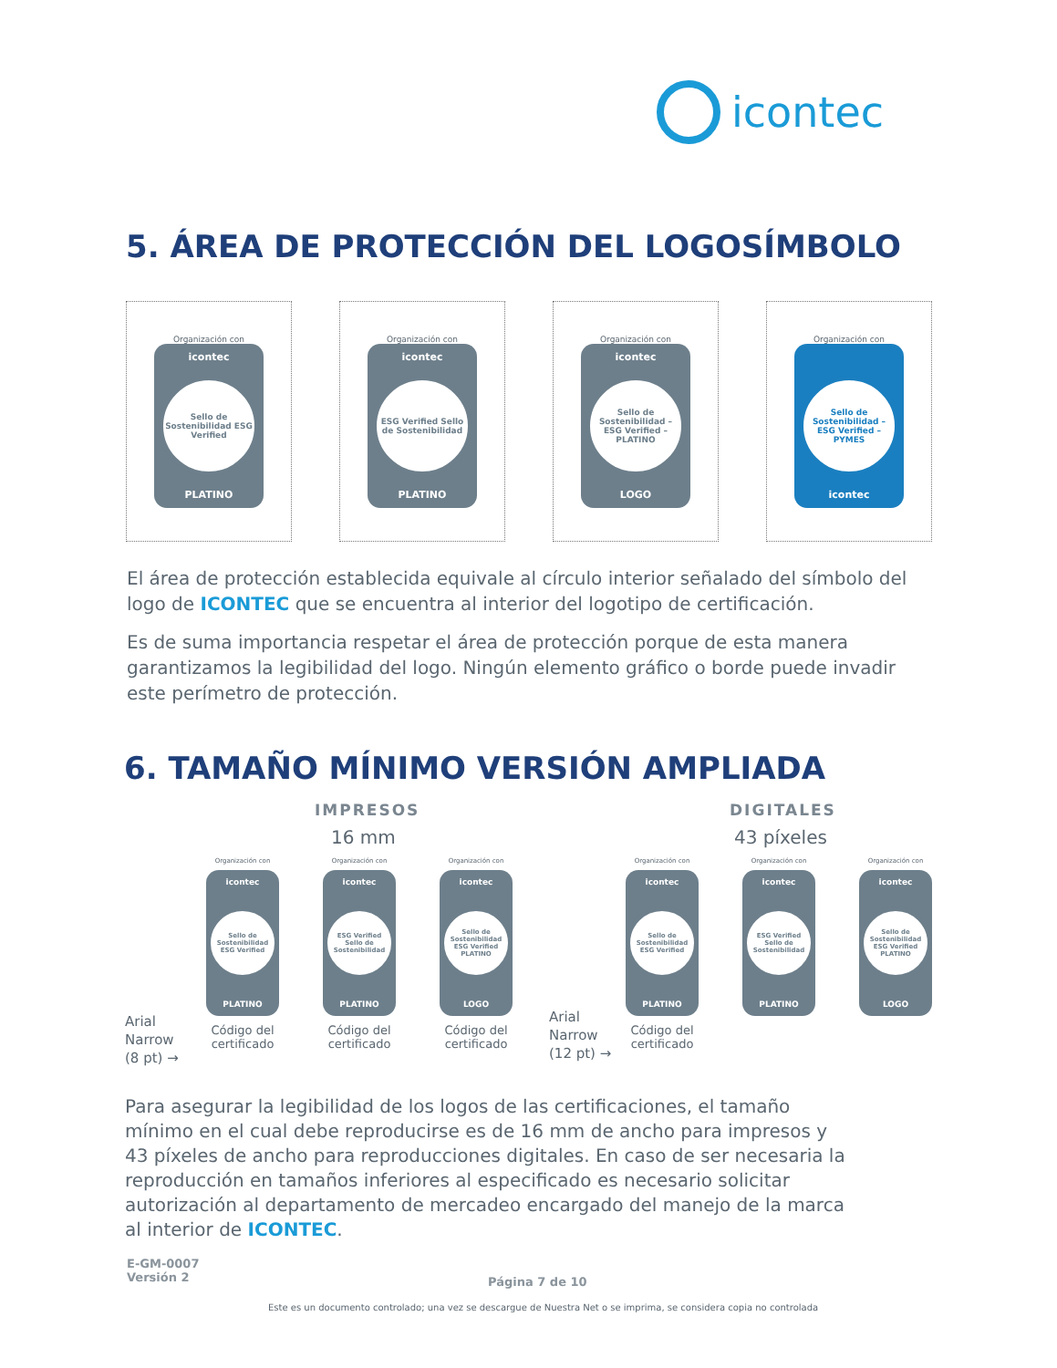icontec
5. ÁREA DE PROTECCIÓN DEL LOGOSÍMBOLO
Organización con
icontec
Sello de Sostenibilidad ESG Verified
PLATINO
Organización con
icontec
ESG Verified Sello de Sostenibilidad
PLATINO
Organización con
icontec
Sello de Sostenibilidad – ESG Verified – PLATINO
LOGO
Organización con
Sello de Sostenibilidad – ESG Verified – PYMES
icontec
El área de protección establecida equivale al círculo interior señalado del símbolo del logo de ICONTEC que se encuentra al interior del logotipo de certificación.
Es de suma importancia respetar el área de protección porque de esta manera garantizamos la legibilidad del logo. Ningún elemento gráfico o borde puede invadir este perímetro de protección.
6. TAMAÑO MÍNIMO VERSIÓN AMPLIADA
IMPRESOS
16 mm
DIGITALES
43 píxeles
Arial
Narrow
(8 pt) →
Organización con
icontec
Sello de Sostenibilidad ESG Verified
PLATINO
Código del
certificado
Organización con
icontec
ESG Verified Sello de Sostenibilidad
PLATINO
Código del
certificado
Organización con
icontec
Sello de Sostenibilidad ESG Verified PLATINO
LOGO
Código del
certificado
Arial
Narrow
(12 pt) →
Organización con
icontec
Sello de Sostenibilidad ESG Verified
PLATINO
Código del
certificado
Organización con
icontec
ESG Verified Sello de Sostenibilidad
PLATINO
Organización con
icontec
Sello de Sostenibilidad ESG Verified PLATINO
LOGO
Para asegurar la legibilidad de los logos de las certificaciones, el tamaño mínimo en el cual debe reproducirse es de 16 mm de ancho para impresos y 43 píxeles de ancho para reproducciones digitales. En caso de ser necesaria la reproducción en tamaños inferiores al especificado es necesario solicitar autorización al departamento de mercadeo encargado del manejo de la marca al interior de ICONTEC.
E-GM-0007
Versión 2
Página 7 de 10
Este es un documento controlado; una vez se descargue de Nuestra Net o se imprima, se considera copia no controlada